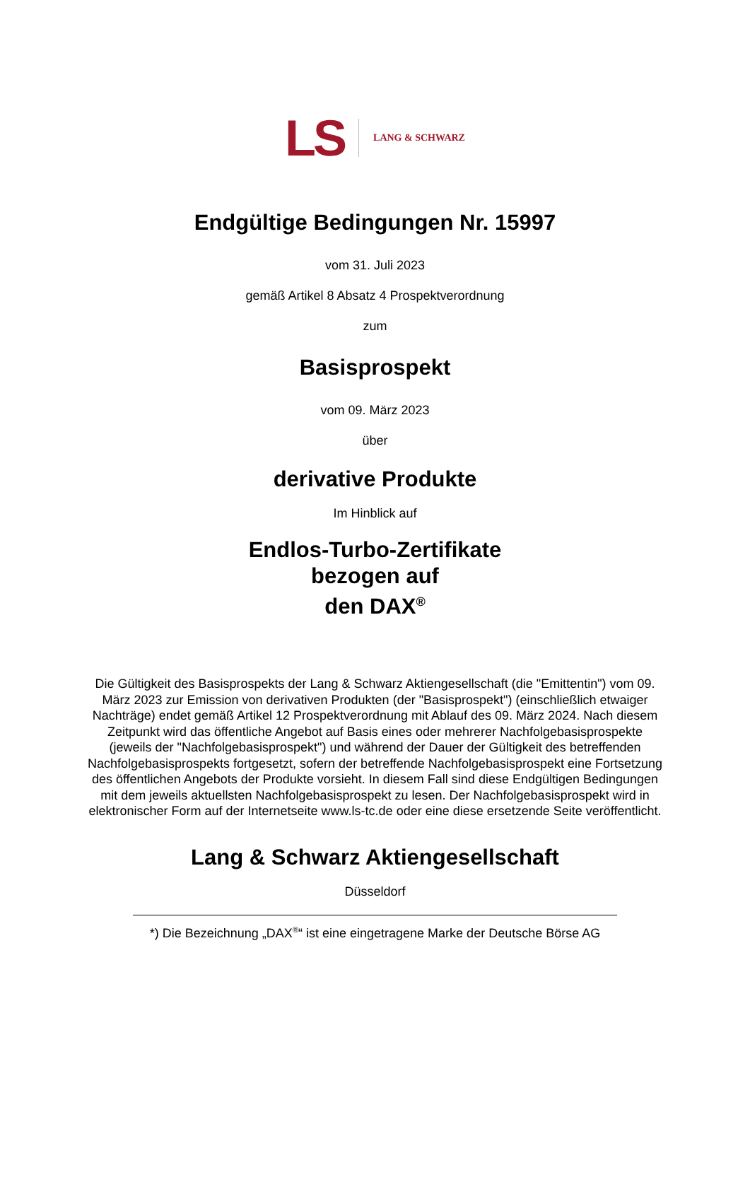LS LANG & SCHWARZ
Endgültige Bedingungen Nr. 15997
vom 31. Juli 2023
gemäß Artikel 8 Absatz 4 Prospektverordnung
zum
Basisprospekt
vom 09. März 2023
über
derivative Produkte
Im Hinblick auf
Endlos-Turbo-Zertifikate
bezogen auf
den DAX<sup>®</sup>
Die Gültigkeit des Basisprospekts der Lang & Schwarz Aktiengesellschaft (die "Emittentin") vom 09. März 2023 zur Emission von derivativen Produkten (der "Basisprospekt") (einschließlich etwaiger Nachträge) endet gemäß Artikel 12 Prospektverordnung mit Ablauf des 09. März 2024. Nach diesem Zeitpunkt wird das öffentliche Angebot auf Basis eines oder mehrerer Nachfolgebasisprospekte (jeweils der "Nachfolgebasisprospekt") und während der Dauer der Gültigkeit des betreffenden Nachfolgebasisprospekts fortgesetzt, sofern der betreffende Nachfolgebasisprospekt eine Fortsetzung des öffentlichen Angebots der Produkte vorsieht. In diesem Fall sind diese Endgültigen Bedingungen mit dem jeweils aktuellsten Nachfolgebasisprospekt zu lesen. Der Nachfolgebasisprospekt wird in elektronischer Form auf der Internetseite www.ls-tc.de oder eine diese ersetzende Seite veröffentlicht.
Lang & Schwarz Aktiengesellschaft
Düsseldorf
*) Die Bezeichnung „DAX<sup>®</sup>“ ist eine eingetragene Marke der Deutsche Börse AG